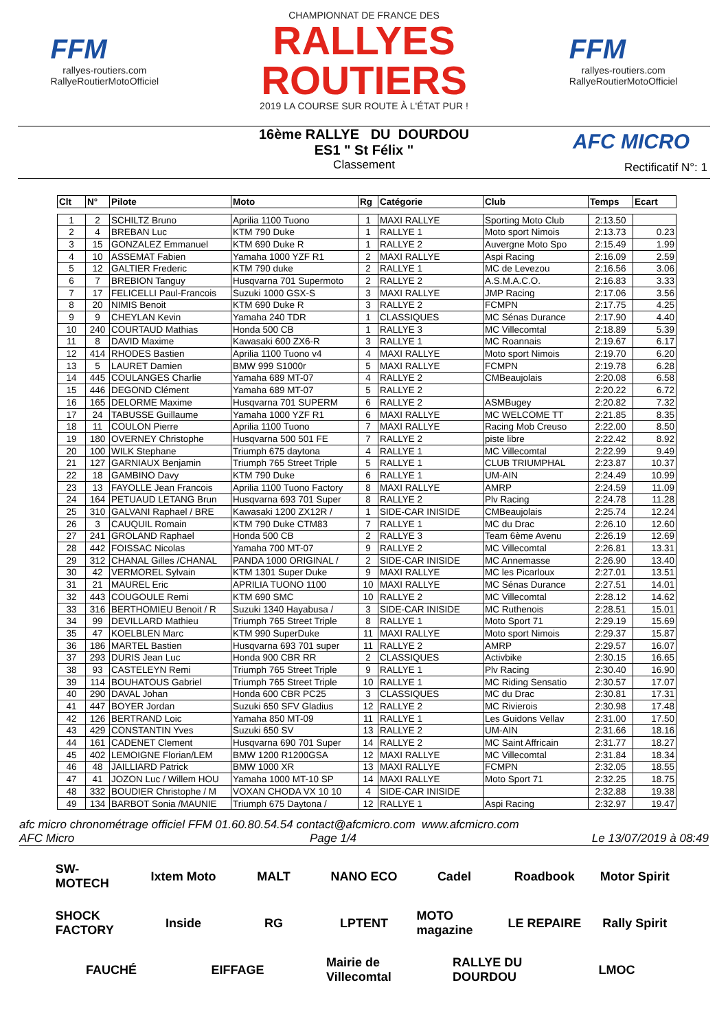FFM
rallyes-routiers.com
RallyeRoutierMotoOfficiel
CHAMPIONNAT DE FRANCE DES
RALLYES
ROUTIERS
2019 LA COURSE SUR ROUTE À L'ÉTAT PUR !
FFM
rallyes-routiers.com
RallyeRoutierMotoOfficiel
16ème RALLYE DU DOURDOU
ES1 " St Félix "
Classement
AFC MICRO
Rectificatif N°: 1
| Clt | N° | Pilote | Moto | Rg | Catégorie | Club | Temps | Ecart |
| --- | --- | --- | --- | --- | --- | --- | --- | --- |
| 1 | 2 | SCHILTZ Bruno | Aprilia 1100 Tuono | 1 | MAXI RALLYE | Sporting Moto Club | 2:13.50 | |
| 2 | 4 | BREBAN Luc | KTM 790 Duke | 1 | RALLYE 1 | Moto sport Nimois | 2:13.73 | 0.23 |
| 3 | 15 | GONZALEZ Emmanuel | KTM 690 Duke R | 1 | RALLYE 2 | Auvergne Moto Spo | 2:15.49 | 1.99 |
| 4 | 10 | ASSEMAT Fabien | Yamaha 1000 YZF R1 | 2 | MAXI RALLYE | Aspi Racing | 2:16.09 | 2.59 |
| 5 | 12 | GALTIER Frederic | KTM 790 duke | 2 | RALLYE 1 | MC de Levezou | 2:16.56 | 3.06 |
| 6 | 7 | BREBION Tanguy | Husqvarna 701 Supermoto | 2 | RALLYE 2 | A.S.M.A.C.O. | 2:16.83 | 3.33 |
| 7 | 17 | FELICELLI Paul-Francois | Suzuki 1000 GSX-S | 3 | MAXI RALLYE | JMP Racing | 2:17.06 | 3.56 |
| 8 | 20 | NIMIS Benoit | KTM 690 Duke R | 3 | RALLYE 2 | FCMPN | 2:17.75 | 4.25 |
| 9 | 9 | CHEYLAN Kevin | Yamaha 240 TDR | 1 | CLASSIQUES | MC Sénas Durance | 2:17.90 | 4.40 |
| 10 | 240 | COURTAUD Mathias | Honda 500 CB | 1 | RALLYE 3 | MC Villecomtal | 2:18.89 | 5.39 |
| 11 | 8 | DAVID Maxime | Kawasaki 600 ZX6-R | 3 | RALLYE 1 | MC Roannais | 2:19.67 | 6.17 |
| 12 | 414 | RHODES Bastien | Aprilia 1100 Tuono v4 | 4 | MAXI RALLYE | Moto sport Nimois | 2:19.70 | 6.20 |
| 13 | 5 | LAURET Damien | BMW 999 S1000r | 5 | MAXI RALLYE | FCMPN | 2:19.78 | 6.28 |
| 14 | 445 | COULANGES Charlie | Yamaha 689 MT-07 | 4 | RALLYE 2 | CMBeaujolais | 2:20.08 | 6.58 |
| 15 | 446 | DEGOND Clément | Yamaha 689 MT-07 | 5 | RALLYE 2 | | 2:20.22 | 6.72 |
| 16 | 165 | DELORME Maxime | Husqvarna 701 SUPERM | 6 | RALLYE 2 | ASMBugey | 2:20.82 | 7.32 |
| 17 | 24 | TABUSSE Guillaume | Yamaha 1000 YZF R1 | 6 | MAXI RALLYE | MC WELCOME TT | 2:21.85 | 8.35 |
| 18 | 11 | COULON Pierre | Aprilia 1100 Tuono | 7 | MAXI RALLYE | Racing Mob Creuso | 2:22.00 | 8.50 |
| 19 | 180 | OVERNEY Christophe | Husqvarna 500 501 FE | 7 | RALLYE 2 | piste libre | 2:22.42 | 8.92 |
| 20 | 100 | WILK Stephane | Triumph 675 daytona | 4 | RALLYE 1 | MC Villecomtal | 2:22.99 | 9.49 |
| 21 | 127 | GARNIAUX Benjamin | Triumph 765 Street Triple | 5 | RALLYE 1 | CLUB TRIUMPHAL | 2:23.87 | 10.37 |
| 22 | 18 | GAMBINO Davy | KTM 790 Duke | 6 | RALLYE 1 | UM-AIN | 2:24.49 | 10.99 |
| 23 | 13 | FAYOLLE Jean Francois | Aprilia 1100 Tuono Factory | 8 | MAXI RALLYE | AMRP | 2:24.59 | 11.09 |
| 24 | 164 | PETUAUD LETANG Brun | Husqvarna 693 701 Super | 8 | RALLYE 2 | Plv Racing | 2:24.78 | 11.28 |
| 25 | 310 | GALVANI Raphael / BRE | Kawasaki 1200 ZX12R / | 1 | SIDE-CAR INISIDE | CMBeaujolais | 2:25.74 | 12.24 |
| 26 | 3 | CAUQUIL Romain | KTM 790 Duke CTM83 | 7 | RALLYE 1 | MC du Drac | 2:26.10 | 12.60 |
| 27 | 241 | GROLAND Raphael | Honda 500 CB | 2 | RALLYE 3 | Team 6ème Avenu | 2:26.19 | 12.69 |
| 28 | 442 | FOISSAC Nicolas | Yamaha 700 MT-07 | 9 | RALLYE 2 | MC Villecomtal | 2:26.81 | 13.31 |
| 29 | 312 | CHANAL Gilles /CHANAL | PANDA 1000 ORIGINAL / | 2 | SIDE-CAR INISIDE | MC Annemasse | 2:26.90 | 13.40 |
| 30 | 42 | VERMOREL Sylvain | KTM 1301 Super Duke | 9 | MAXI RALLYE | MC les Picarloux | 2:27.01 | 13.51 |
| 31 | 21 | MAUREL Eric | APRILIA TUONO 1100 | 10 | MAXI RALLYE | MC Sénas Durance | 2:27.51 | 14.01 |
| 32 | 443 | COUGOULE Remi | KTM 690 SMC | 10 | RALLYE 2 | MC Villecomtal | 2:28.12 | 14.62 |
| 33 | 316 | BERTHOMIEU Benoit / R | Suzuki 1340 Hayabusa / | 3 | SIDE-CAR INISIDE | MC Ruthenois | 2:28.51 | 15.01 |
| 34 | 99 | DEVILLARD Mathieu | Triumph 765 Street Triple | 8 | RALLYE 1 | Moto Sport 71 | 2:29.19 | 15.69 |
| 35 | 47 | KOELBLEN Marc | KTM 990 SuperDuke | 11 | MAXI RALLYE | Moto sport Nimois | 2:29.37 | 15.87 |
| 36 | 186 | MARTEL Bastien | Husqvarna 693 701 super | 11 | RALLYE 2 | AMRP | 2:29.57 | 16.07 |
| 37 | 293 | DURIS Jean Luc | Honda 900 CBR RR | 2 | CLASSIQUES | Activbike | 2:30.15 | 16.65 |
| 38 | 93 | CASTELEYN Remi | Triumph 765 Street Triple | 9 | RALLYE 1 | Plv Racing | 2:30.40 | 16.90 |
| 39 | 114 | BOUHATOUS Gabriel | Triumph 765 Street Triple | 10 | RALLYE 1 | MC Riding Sensatio | 2:30.57 | 17.07 |
| 40 | 290 | DAVAL Johan | Honda 600 CBR PC25 | 3 | CLASSIQUES | MC du Drac | 2:30.81 | 17.31 |
| 41 | 447 | BOYER Jordan | Suzuki 650 SFV Gladius | 12 | RALLYE 2 | MC Rivierois | 2:30.98 | 17.48 |
| 42 | 126 | BERTRAND Loic | Yamaha 850 MT-09 | 11 | RALLYE 1 | Les Guidons Vellav | 2:31.00 | 17.50 |
| 43 | 429 | CONSTANTIN Yves | Suzuki 650 SV | 13 | RALLYE 2 | UM-AIN | 2:31.66 | 18.16 |
| 44 | 161 | CADENET Clement | Husqvarna 690 701 Super | 14 | RALLYE 2 | MC Saint Affricain | 2:31.77 | 18.27 |
| 45 | 402 | LEMOIGNE Florian/LEM | BMW 1200 R1200GSA | 12 | MAXI RALLYE | MC Villecomtal | 2:31.84 | 18.34 |
| 46 | 48 | JAILLIARD Patrick | BMW 1000 XR | 13 | MAXI RALLYE | FCMPN | 2:32.05 | 18.55 |
| 47 | 41 | JOZON Luc / Willem HOU | Yamaha 1000 MT-10 SP | 14 | MAXI RALLYE | Moto Sport 71 | 2:32.25 | 18.75 |
| 48 | 332 | BOUDIER Christophe / M | VOXAN CHODA VX 10 10 | 4 | SIDE-CAR INISIDE | | 2:32.88 | 19.38 |
| 49 | 134 | BARBOT Sonia /MAUNIE | Triumph 675 Daytona / | 12 | RALLYE 1 | Aspi Racing | 2:32.97 | 19.47 |
afc micro chronométrage officiel FFM 01.60.80.54.54 contact@afcmicro.com www.afcmicro.com
AFC Micro Page 1/4 Le 13/07/2019 à 08:49
SW-MOTECH
Ixtem Moto
MALT
NANO ECO
Cadel
Roadbook
Motor Spirit
SHOCK FACTORY
Inside
RG
LPTENT
MOTO magazine
LE REPAIRE
Rally Spirit
FAUCHÉ
EIFFAGE
Mairie de Villecomtal
RALLYE DU DOURDOU
LMOC